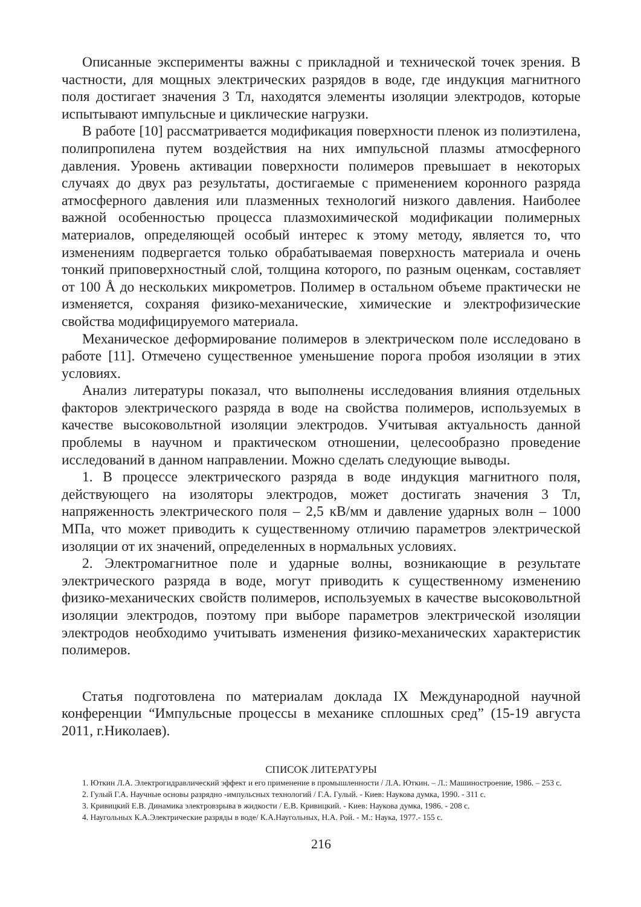Описанные эксперименты важны с прикладной и технической точек зрения. В частности, для мощных электрических разрядов в воде, где индукция магнитного поля достигает значения 3 Тл, находятся элементы изоляции электродов, которые испытывают импульсные и циклические нагрузки.
В работе [10] рассматривается модификация поверхности пленок из полиэтилена, полипропилена путем воздействия на них импульсной плазмы атмосферного давления. Уровень активации поверхности полимеров превышает в некоторых случаях до двух раз результаты, достигаемые с применением коронного разряда атмосферного давления или плазменных технологий низкого давления. Наиболее важной особенностью процесса плазмохимической модификации полимерных материалов, определяющей особый интерес к этому методу, является то, что изменениям подвергается только обрабатываемая поверхность материала и очень тонкий приповерхностный слой, толщина которого, по разным оценкам, составляет от 100 Å до нескольких микрометров. Полимер в остальном объеме практически не изменяется, сохраняя физико-механические, химические и электрофизические свойства модифицируемого материала.
Механическое деформирование полимеров в электрическом поле исследовано в работе [11]. Отмечено существенное уменьшение порога пробоя изоляции в этих условиях.
Анализ литературы показал, что выполнены исследования влияния отдельных факторов электрического разряда в воде на свойства полимеров, используемых в качестве высоковольтной изоляции электродов. Учитывая актуальность данной проблемы в научном и практическом отношении, целесообразно проведение исследований в данном направлении. Можно сделать следующие выводы.
1. В процессе электрического разряда в воде индукция магнитного поля, действующего на изоляторы электродов, может достигать значения 3 Тл, напряженность электрического поля – 2,5 кВ/мм и давление ударных волн – 1000 МПа, что может приводить к существенному отличию параметров электрической изоляции от их значений, определенных в нормальных условиях.
2. Электромагнитное поле и ударные волны, возникающие в результате электрического разряда в воде, могут приводить к существенному изменению физико-механических свойств полимеров, используемых в качестве высоковольтной изоляции электродов, поэтому при выборе параметров электрической изоляции электродов необходимо учитывать изменения физико-механических характеристик полимеров.
Статья подготовлена по материалам доклада IX Международной научной конференции “Импульсные процессы в механике сплошных сред” (15-19 августа 2011, г.Николаев).
СПИСОК ЛИТЕРАТУРЫ
1. Юткин Л.А. Электрогидравлический эффект и его применение в промышленности / Л.А. Юткин. – Л.: Машиностроение, 1986. – 253 с.
2. Гулый Г.А. Научные основы разрядно -импульсных технологий / Г.А. Гулый. - Киев: Наукова думка, 1990. - 311 с.
3. Кривицкий Е.В. Динамика электровзрыва в жидкости / Е.В. Кривицкий. - Киев: Наукова думка, 1986. - 208 с.
4. Наугольных К.А.Электрические разряды в воде/ К.А.Наугольных, Н.А. Рой. - М.: Наука, 1977.- 155 с.
216